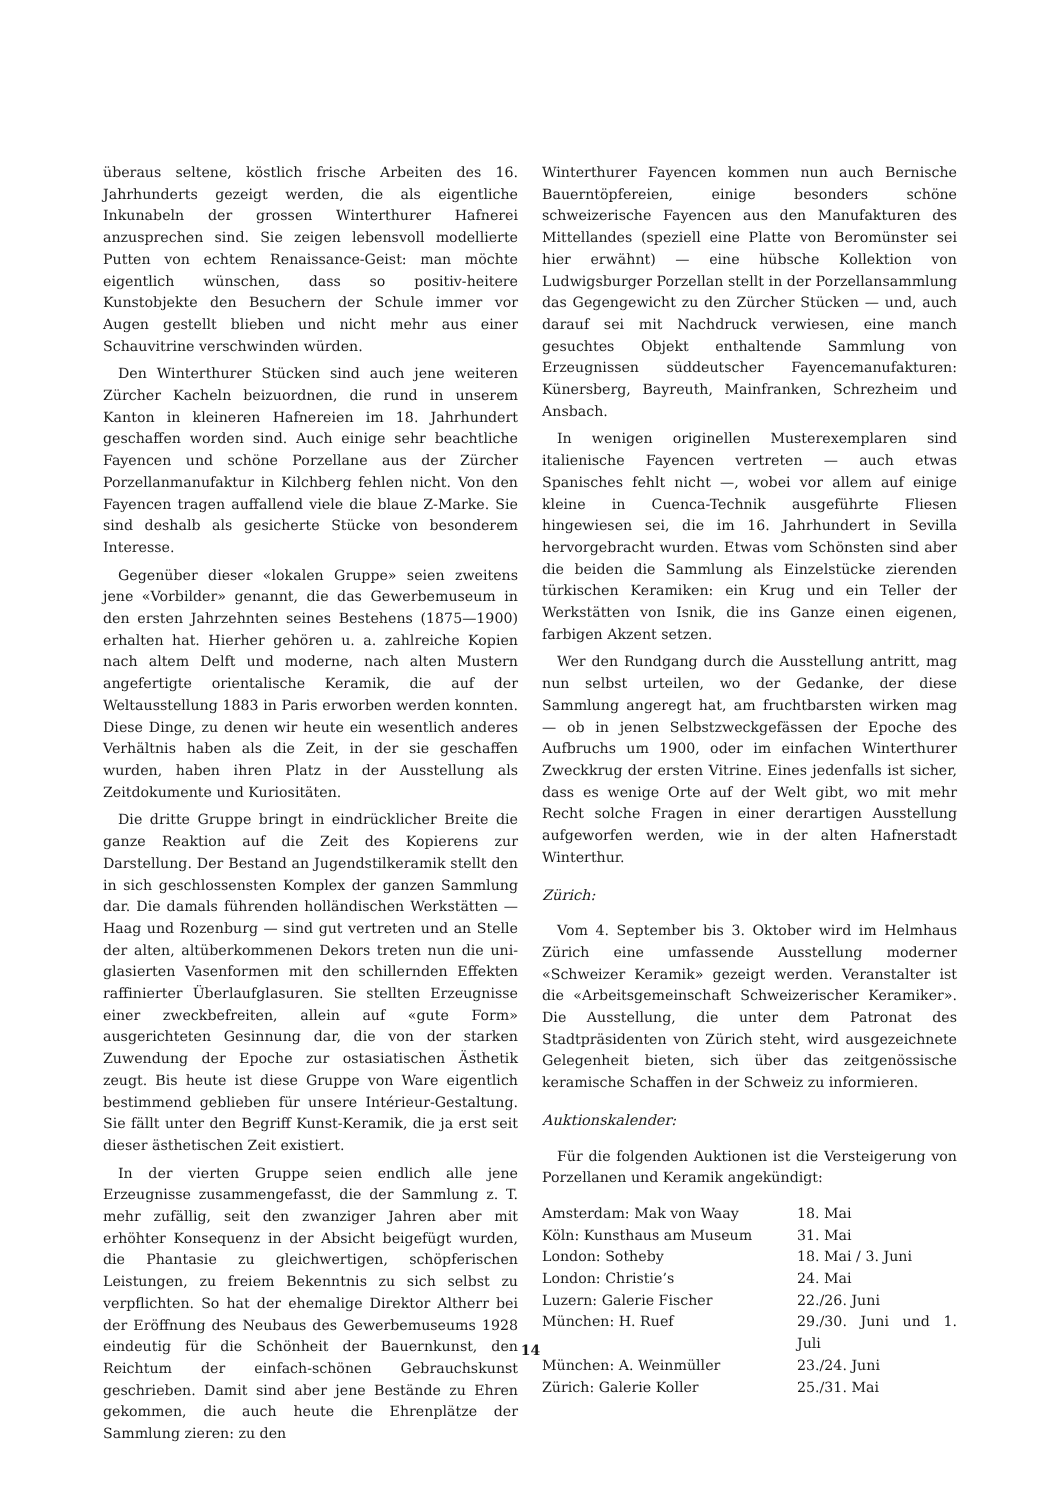überaus seltene, köstlich frische Arbeiten des 16. Jahrhunderts gezeigt werden, die als eigentliche Inkunabeln der grossen Winterthurer Hafnerei anzusprechen sind. Sie zeigen lebensvoll modellierte Putten von echtem Renaissance-Geist: man möchte eigentlich wünschen, dass so positiv-heitere Kunstobjekte den Besuchern der Schule immer vor Augen gestellt blieben und nicht mehr aus einer Schauvitrine verschwinden würden.
Den Winterthurer Stücken sind auch jene weiteren Zürcher Kacheln beizuordnen, die rund in unserem Kanton in kleineren Hafnereien im 18. Jahrhundert geschaffen worden sind. Auch einige sehr beachtliche Fayencen und schöne Porzellane aus der Zürcher Porzellanmanufaktur in Kilchberg fehlen nicht. Von den Fayencen tragen auffallend viele die blaue Z-Marke. Sie sind deshalb als gesicherte Stücke von besonderem Interesse.
Gegenüber dieser «lokalen Gruppe» seien zweitens jene «Vorbilder» genannt, die das Gewerbemuseum in den ersten Jahrzehnten seines Bestehens (1875—1900) erhalten hat. Hierher gehören u. a. zahlreiche Kopien nach altem Delft und moderne, nach alten Mustern angefertigte orientalische Keramik, die auf der Weltausstellung 1883 in Paris erworben werden konnten. Diese Dinge, zu denen wir heute ein wesentlich anderes Verhältnis haben als die Zeit, in der sie geschaffen wurden, haben ihren Platz in der Ausstellung als Zeitdokumente und Kuriositäten.
Die dritte Gruppe bringt in eindrücklicher Breite die ganze Reaktion auf die Zeit des Kopierens zur Darstellung. Der Bestand an Jugendstilkeramik stellt den in sich geschlossensten Komplex der ganzen Sammlung dar. Die damals führenden holländischen Werkstätten — Haag und Rozenburg — sind gut vertreten und an Stelle der alten, altüberkommenen Dekors treten nun die uni-glasierten Vasenformen mit den schillernden Effekten raffinierter Überlaufglasuren. Sie stellten Erzeugnisse einer zweckbefreiten, allein auf «gute Form» ausgerichteten Gesinnung dar, die von der starken Zuwendung der Epoche zur ostasiatischen Ästhetik zeugt. Bis heute ist diese Gruppe von Ware eigentlich bestimmend geblieben für unsere Intérieur-Gestaltung. Sie fällt unter den Begriff Kunst-Keramik, die ja erst seit dieser ästhetischen Zeit existiert.
In der vierten Gruppe seien endlich alle jene Erzeugnisse zusammengefasst, die der Sammlung z. T. mehr zufällig, seit den zwanziger Jahren aber mit erhöhter Konsequenz in der Absicht beigefügt wurden, die Phantasie zu gleichwertigen, schöpferischen Leistungen, zu freiem Bekenntnis zu sich selbst zu verpflichten. So hat der ehemalige Direktor Altherr bei der Eröffnung des Neubaus des Gewerbemuseums 1928 eindeutig für die Schönheit der Bauernkunst, den Reichtum der einfach-schönen Gebrauchskunst geschrieben. Damit sind aber jene Bestände zu Ehren gekommen, die auch heute die Ehrenplätze der Sammlung zieren: zu den
Winterthurer Fayencen kommen nun auch Bernische Bauerntöpfereien, einige besonders schöne schweizerische Fayencen aus den Manufakturen des Mittellandes (speziell eine Platte von Beromünster sei hier erwähnt) — eine hübsche Kollektion von Ludwigsburger Porzellan stellt in der Porzellansammlung das Gegengewicht zu den Zürcher Stücken — und, auch darauf sei mit Nachdruck verwiesen, eine manch gesuchtes Objekt enthaltende Sammlung von Erzeugnissen süddeutscher Fayencemanufakturen: Künersberg, Bayreuth, Mainfranken, Schrezheim und Ansbach.
In wenigen originellen Musterexemplaren sind italienische Fayencen vertreten — auch etwas Spanisches fehlt nicht —, wobei vor allem auf einige kleine in Cuenca-Technik ausgeführte Fliesen hingewiesen sei, die im 16. Jahrhundert in Sevilla hervorgebracht wurden. Etwas vom Schönsten sind aber die beiden die Sammlung als Einzelstücke zierenden türkischen Keramiken: ein Krug und ein Teller der Werkstätten von Isnik, die ins Ganze einen eigenen, farbigen Akzent setzen.
Wer den Rundgang durch die Ausstellung antritt, mag nun selbst urteilen, wo der Gedanke, der diese Sammlung angeregt hat, am fruchtbarsten wirken mag — ob in jenen Selbstzweckgefässen der Epoche des Aufbruchs um 1900, oder im einfachen Winterthurer Zweckkrug der ersten Vitrine. Eines jedenfalls ist sicher, dass es wenige Orte auf der Welt gibt, wo mit mehr Recht solche Fragen in einer derartigen Ausstellung aufgeworfen werden, wie in der alten Hafnerstadt Winterthur.
Zürich:
Vom 4. September bis 3. Oktober wird im Helmhaus Zürich eine umfassende Ausstellung moderner «Schweizer Keramik» gezeigt werden. Veranstalter ist die «Arbeitsgemeinschaft Schweizerischer Keramiker». Die Ausstellung, die unter dem Patronat des Stadtpräsidenten von Zürich steht, wird ausgezeichnete Gelegenheit bieten, sich über das zeitgenössische keramische Schaffen in der Schweiz zu informieren.
Auktionskalender:
Für die folgenden Auktionen ist die Versteigerung von Porzellanen und Keramik angekündigt:
| Amsterdam: Mak von Waay | 18. Mai |
| Köln: Kunsthaus am Museum | 31. Mai |
| London: Sotheby | 18. Mai / 3. Juni |
| London: Christie’s | 24. Mai |
| Luzern: Galerie Fischer | 22./26. Juni |
| München: H. Ruef | 29./30. Juni und 1. Juli |
| München: A. Weinmüller | 23./24. Juni |
| Zürich: Galerie Koller | 25./31. Mai |
14